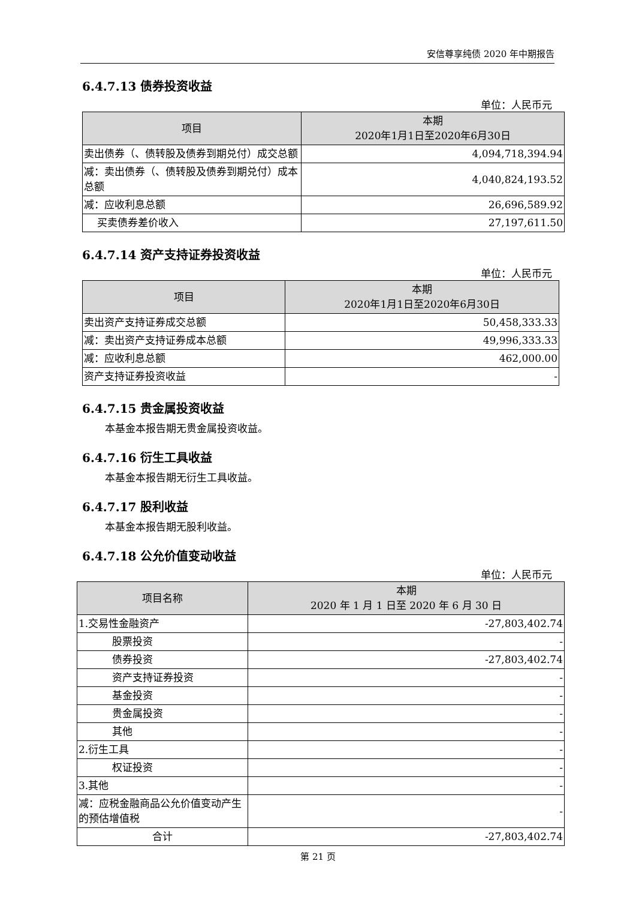安信尊享纯债 2020 年中期报告
6.4.7.13 债券投资收益
单位：人民币元
| 项目 | 本期 2020年1月1日至2020年6月30日 |
| --- | --- |
| 卖出债券（、债转股及债券到期兑付）成交总额 | 4,094,718,394.94 |
| 减：卖出债券（、债转股及债券到期兑付）成本总额 | 4,040,824,193.52 |
| 减：应收利息总额 | 26,696,589.92 |
| 买卖债券差价收入 | 27,197,611.50 |
6.4.7.14 资产支持证券投资收益
单位：人民币元
| 项目 | 本期 2020年1月1日至2020年6月30日 |
| --- | --- |
| 卖出资产支持证券成交总额 | 50,458,333.33 |
| 减：卖出资产支持证券成本总额 | 49,996,333.33 |
| 减：应收利息总额 | 462,000.00 |
| 资产支持证券投资收益 | - |
6.4.7.15 贵金属投资收益
本基金本报告期无贵金属投资收益。
6.4.7.16 衍生工具收益
本基金本报告期无衍生工具收益。
6.4.7.17 股利收益
本基金本报告期无股利收益。
6.4.7.18 公允价值变动收益
单位：人民币元
| 项目名称 | 本期 2020 年 1 月 1 日至 2020 年 6 月 30 日 |
| --- | --- |
| 1.交易性金融资产 | -27,803,402.74 |
| 股票投资 | - |
| 债券投资 | -27,803,402.74 |
| 资产支持证券投资 | - |
| 基金投资 | - |
| 贵金属投资 | - |
| 其他 | - |
| 2.衍生工具 | - |
| 权证投资 | - |
| 3.其他 | - |
| 减：应税金融商品公允价值变动产生的预估增值税 | - |
| 合计 | -27,803,402.74 |
第 21 页